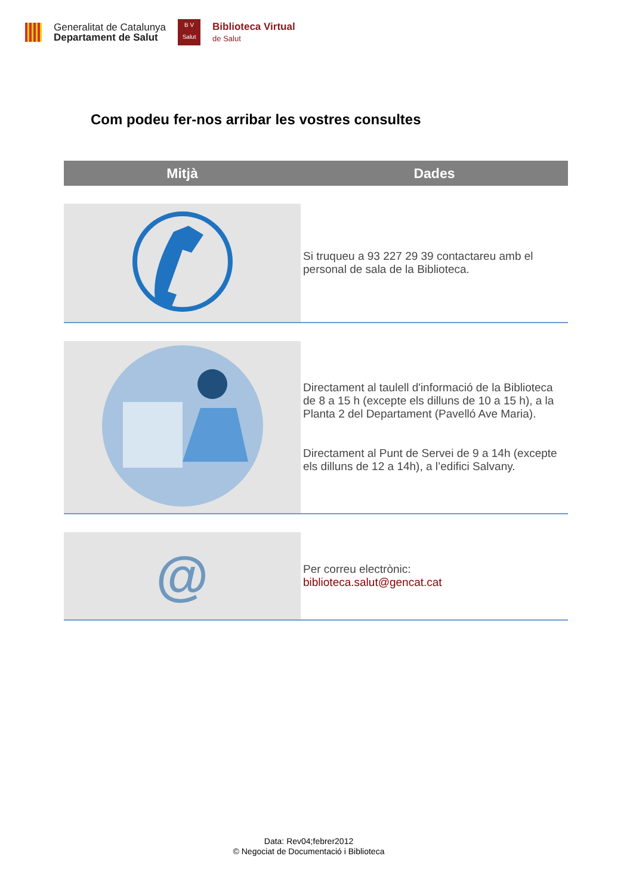Generalitat de Catalunya
Departament de Salut
B V
Salut
Biblioteca Virtual
de Salut
Com podeu fer-nos arribar les vostres consultes
| Mitjà | Dades |
| --- | --- |
| | Si truqueu a 93 227 29 39 contactareu amb el personal de sala de la Biblioteca. |
| | Directament al taulell d'informació de la Biblioteca de 8 a 15 h (excepte els dilluns de 10 a 15 h), a la Planta 2 del Departament (Pavelló Ave Maria). Directament al Punt de Servei de 9 a 14h (excepte els dilluns de 12 a 14h), a l’edifici Salvany. |
| @ | Per correu electrònic: biblioteca.salut@gencat.cat |
Data: Rev04;febrer2012
© Negociat de Documentació i Biblioteca